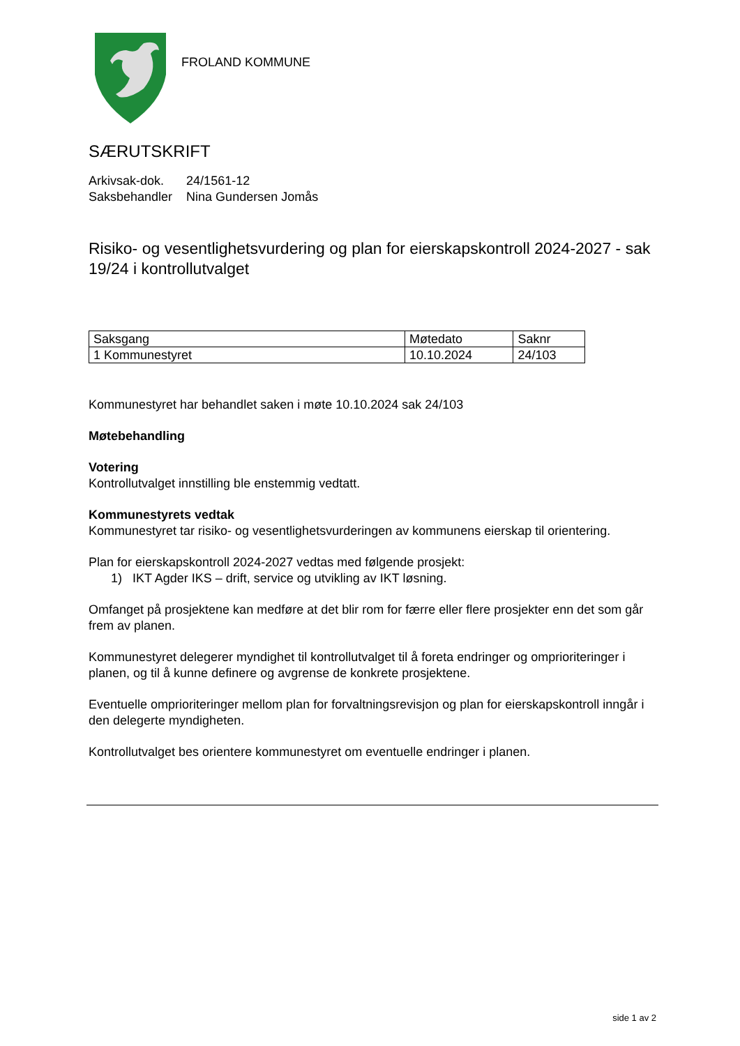FROLAND KOMMUNE
SÆRUTSKRIFT
| Arkivsak-dok. | 24/1561-12 |
| Saksbehandler | Nina Gundersen Jomås |
Risiko- og vesentlighetsvurdering og plan for eierskapskontroll 2024-2027 - sak 19/24 i kontrollutvalget
| Saksgang | Møtedato | Saknr |
| --- | --- | --- |
| 1 Kommunestyret | 10.10.2024 | 24/103 |
Kommunestyret har behandlet saken i møte 10.10.2024 sak 24/103
Møtebehandling
Votering
Kontrollutvalget innstilling ble enstemmig vedtatt.
Kommunestyrets vedtak
Kommunestyret tar risiko- og vesentlighetsvurderingen av kommunens eierskap til orientering.
Plan for eierskapskontroll 2024-2027 vedtas med følgende prosjekt:
1) IKT Agder IKS – drift, service og utvikling av IKT løsning.
Omfanget på prosjektene kan medføre at det blir rom for færre eller flere prosjekter enn det som går frem av planen.
Kommunestyret delegerer myndighet til kontrollutvalget til å foreta endringer og omprioriteringer i planen, og til å kunne definere og avgrense de konkrete prosjektene.
Eventuelle omprioriteringer mellom plan for forvaltningsrevisjon og plan for eierskapskontroll inngår i den delegerte myndigheten.
Kontrollutvalget bes orientere kommunestyret om eventuelle endringer i planen.
side 1 av 2